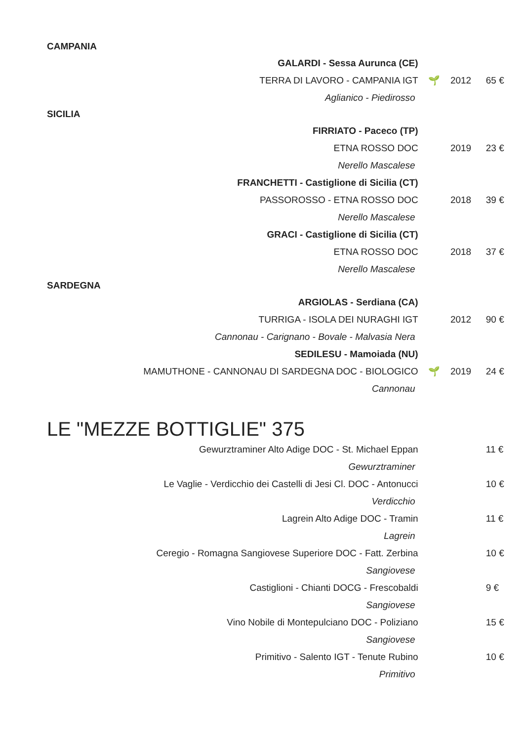CAMPANIA
| GALARDI - Sessa Aurunca (CE) | | | |
| TERRA DI LAVORO - CAMPANIA IGT | 🌱 | 2012 | 65 € |
| Aglianico - Piedirosso | | | |
SICILIA
| FIRRIATO - Paceco (TP) | | | |
| ETNA ROSSO DOC | | 2019 | 23 € |
| Nerello Mascalese | | | |
| FRANCHETTI - Castiglione di Sicilia (CT) | | | |
| PASSOROSSO - ETNA ROSSO DOC | | 2018 | 39 € |
| Nerello Mascalese | | | |
| GRACI - Castiglione di Sicilia (CT) | | | |
| ETNA ROSSO DOC | | 2018 | 37 € |
| Nerello Mascalese | | | |
SARDEGNA
| ARGIOLAS - Serdiana (CA) | | | |
| TURRIGA - ISOLA DEI NURAGHI IGT | | 2012 | 90 € |
| Cannonau - Carignano - Bovale - Malvasia Nera | | | |
| SEDILESU - Mamoiada (NU) | | | |
| MAMUTHONE - CANNONAU DI SARDEGNA DOC - BIOLOGICO | 🌱 | 2019 | 24 € |
| Cannonau | | | |
LE "MEZZE BOTTIGLIE" 375
| Gewurztraminer Alto Adige DOC - St. Michael Eppan | | | 11 € |
| Gewurztraminer | | | |
| Le Vaglie - Verdicchio dei Castelli di Jesi Cl. DOC - Antonucci | | | 10 € |
| Verdicchio | | | |
| Lagrein Alto Adige DOC - Tramin | | | 11 € |
| Lagrein | | | |
| Ceregio - Romagna Sangiovese Superiore DOC - Fatt. Zerbina | | | 10 € |
| Sangiovese | | | |
| Castiglioni - Chianti DOCG - Frescobaldi | | | 9 € |
| Sangiovese | | | |
| Vino Nobile di Montepulciano DOC - Poliziano | | | 15 € |
| Sangiovese | | | |
| Primitivo - Salento IGT - Tenute Rubino | | | 10 € |
| Primitivo | | | |